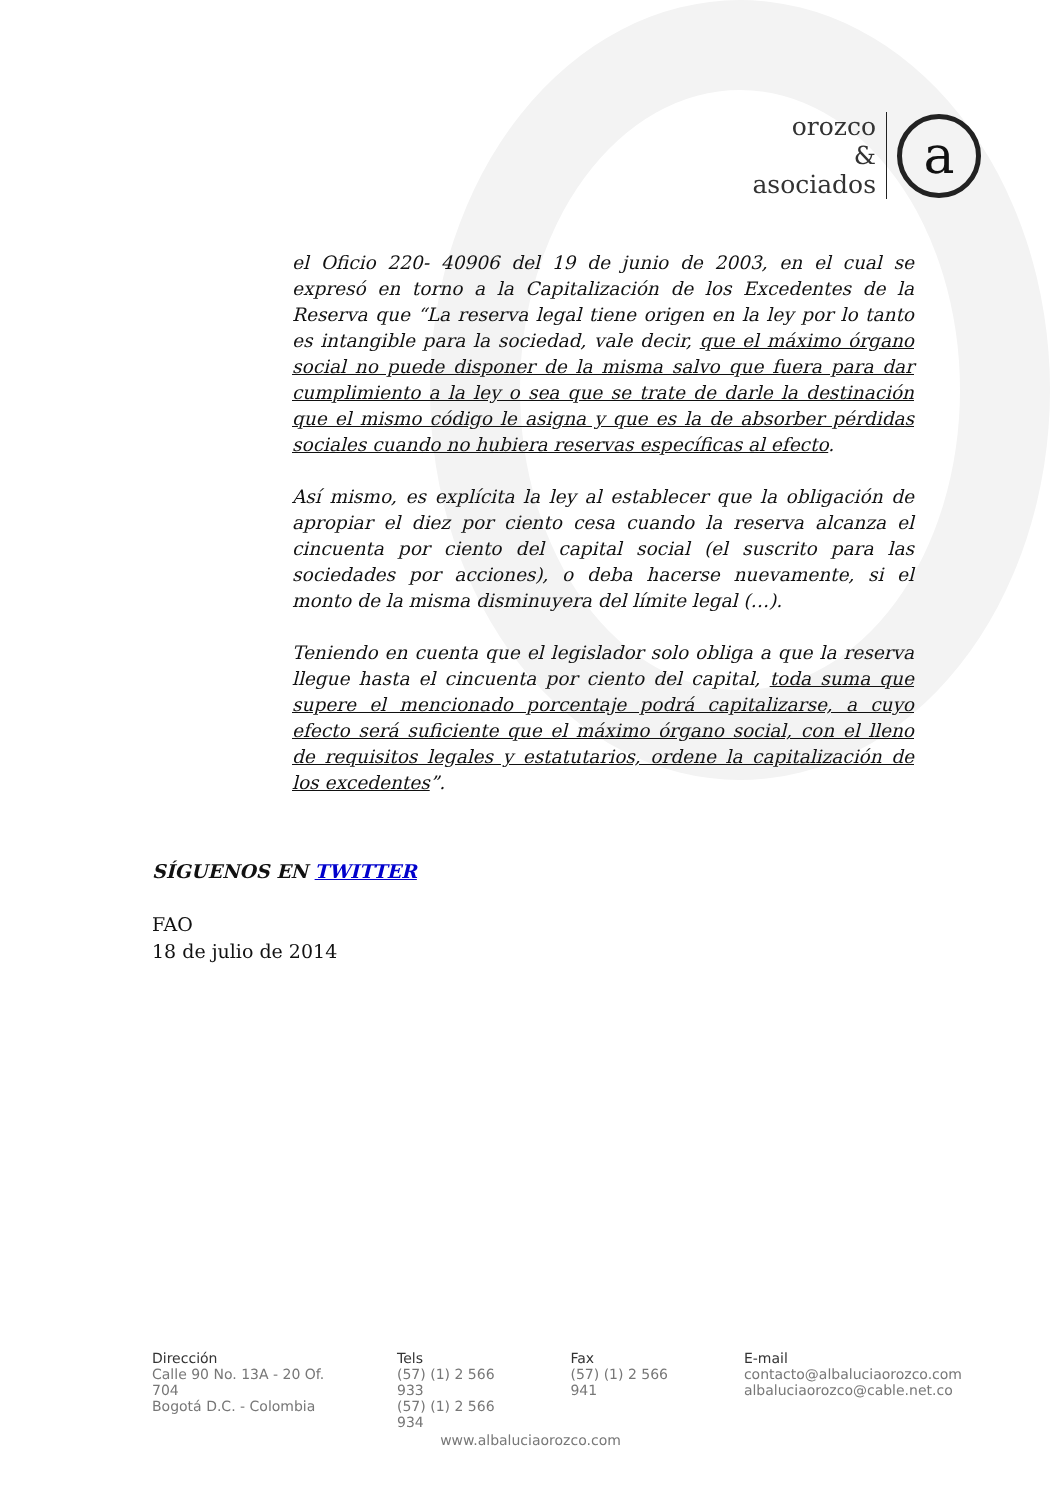orozco
&
asociados
a
el Oficio 220- 40906 del 19 de junio de 2003, en el cual se expresó en torno a la Capitalización de los Excedentes de la Reserva que “La reserva legal tiene origen en la ley por lo tanto es intangible para la sociedad, vale decir, que el máximo órgano social no puede disponer de la misma salvo que fuera para dar cumplimiento a la ley o sea que se trate de darle la destinación que el mismo código le asigna y que es la de absorber pérdidas sociales cuando no hubiera reservas específicas al efecto.
Así mismo, es explícita la ley al establecer que la obligación de apropiar el diez por ciento cesa cuando la reserva alcanza el cincuenta por ciento del capital social (el suscrito para las sociedades por acciones), o deba hacerse nuevamente, si el monto de la misma disminuyera del límite legal (…).
Teniendo en cuenta que el legislador solo obliga a que la reserva llegue hasta el cincuenta por ciento del capital, toda suma que supere el mencionado porcentaje podrá capitalizarse, a cuyo efecto será suficiente que el máximo órgano social, con el lleno de requisitos legales y estatutarios, ordene la capitalización de los excedentes”.
SÍGUENOS EN TWITTER
FAO
18 de julio de 2014
Dirección
Calle 90 No. 13A - 20 Of. 704
Bogotá D.C. - Colombia
Tels
(57) (1) 2 566 933
(57) (1) 2 566 934
Fax
(57) (1) 2 566 941
E-mail
contacto@albaluciaorozco.com
albaluciaorozco@cable.net.co
www.albaluciaorozco.com